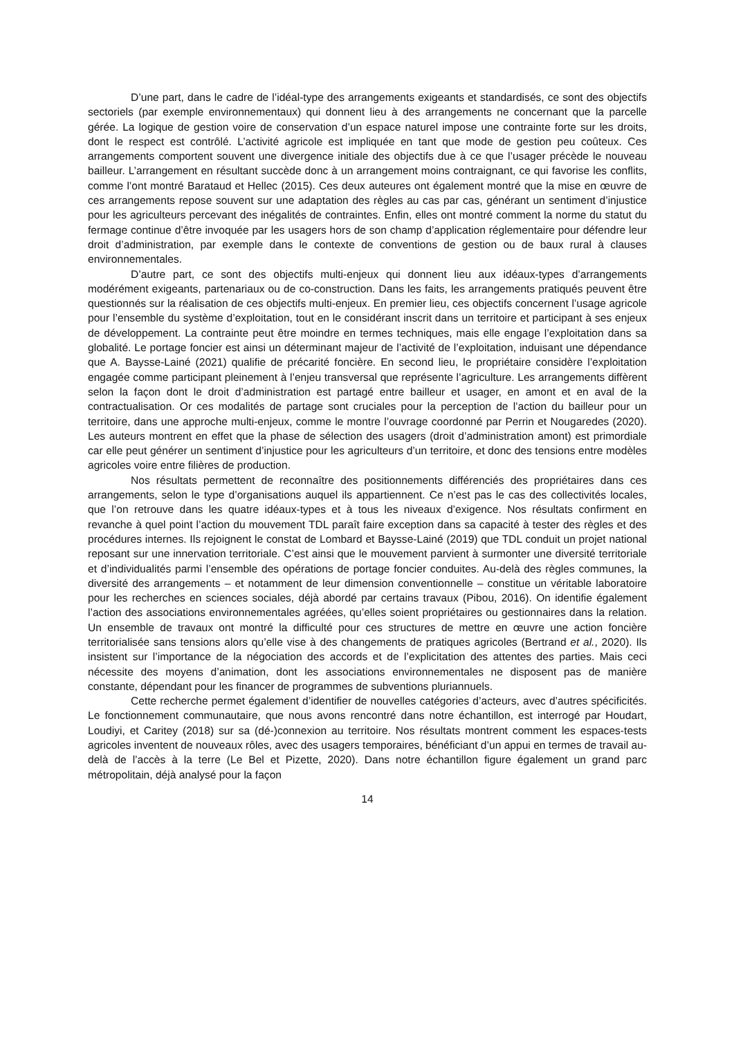D’une part, dans le cadre de l’idéal-type des arrangements exigeants et standardisés, ce sont des objectifs sectoriels (par exemple environnementaux) qui donnent lieu à des arrangements ne concernant que la parcelle gérée. La logique de gestion voire de conservation d’un espace naturel impose une contrainte forte sur les droits, dont le respect est contrôlé. L’activité agricole est impliquée en tant que mode de gestion peu coûteux. Ces arrangements comportent souvent une divergence initiale des objectifs due à ce que l’usager précède le nouveau bailleur. L’arrangement en résultant succède donc à un arrangement moins contraignant, ce qui favorise les conflits, comme l’ont montré Barataud et Hellec (2015). Ces deux auteures ont également montré que la mise en œuvre de ces arrangements repose souvent sur une adaptation des règles au cas par cas, générant un sentiment d’injustice pour les agriculteurs percevant des inégalités de contraintes. Enfin, elles ont montré comment la norme du statut du fermage continue d’être invoquée par les usagers hors de son champ d’application réglementaire pour défendre leur droit d’administration, par exemple dans le contexte de conventions de gestion ou de baux rural à clauses environnementales.
D’autre part, ce sont des objectifs multi-enjeux qui donnent lieu aux idéaux-types d’arrangements modérément exigeants, partenariaux ou de co-construction. Dans les faits, les arrangements pratiqués peuvent être questionnés sur la réalisation de ces objectifs multi-enjeux. En premier lieu, ces objectifs concernent l’usage agricole pour l’ensemble du système d’exploitation, tout en le considérant inscrit dans un territoire et participant à ses enjeux de développement. La contrainte peut être moindre en termes techniques, mais elle engage l’exploitation dans sa globalité. Le portage foncier est ainsi un déterminant majeur de l’activité de l’exploitation, induisant une dépendance que A. Baysse-Lainé (2021) qualifie de précarité foncière. En second lieu, le propriétaire considère l’exploitation engagée comme participant pleinement à l’enjeu transversal que représente l’agriculture. Les arrangements diffèrent selon la façon dont le droit d’administration est partagé entre bailleur et usager, en amont et en aval de la contractualisation. Or ces modalités de partage sont cruciales pour la perception de l’action du bailleur pour un territoire, dans une approche multi-enjeux, comme le montre l’ouvrage coordonné par Perrin et Nougaredes (2020). Les auteurs montrent en effet que la phase de sélection des usagers (droit d’administration amont) est primordiale car elle peut générer un sentiment d’injustice pour les agriculteurs d’un territoire, et donc des tensions entre modèles agricoles voire entre filières de production.
Nos résultats permettent de reconnaître des positionnements différenciés des propriétaires dans ces arrangements, selon le type d’organisations auquel ils appartiennent. Ce n’est pas le cas des collectivités locales, que l’on retrouve dans les quatre idéaux-types et à tous les niveaux d’exigence. Nos résultats confirment en revanche à quel point l’action du mouvement TDL paraît faire exception dans sa capacité à tester des règles et des procédures internes. Ils rejoignent le constat de Lombard et Baysse-Lainé (2019) que TDL conduit un projet national reposant sur une innervation territoriale. C’est ainsi que le mouvement parvient à surmonter une diversité territoriale et d’individualités parmi l’ensemble des opérations de portage foncier conduites. Au-delà des règles communes, la diversité des arrangements – et notamment de leur dimension conventionnelle – constitue un véritable laboratoire pour les recherches en sciences sociales, déjà abordé par certains travaux (Pibou, 2016). On identifie également l’action des associations environnementales agréées, qu’elles soient propriétaires ou gestionnaires dans la relation. Un ensemble de travaux ont montré la difficulté pour ces structures de mettre en œuvre une action foncière territorialisée sans tensions alors qu’elle vise à des changements de pratiques agricoles (Bertrand et al., 2020). Ils insistent sur l’importance de la négociation des accords et de l’explicitation des attentes des parties. Mais ceci nécessite des moyens d’animation, dont les associations environnementales ne disposent pas de manière constante, dépendant pour les financer de programmes de subventions pluriannuels.
Cette recherche permet également d’identifier de nouvelles catégories d’acteurs, avec d’autres spécificités. Le fonctionnement communautaire, que nous avons rencontré dans notre échantillon, est interrogé par Houdart, Loudiyi, et Caritey (2018) sur sa (dé-)connexion au territoire. Nos résultats montrent comment les espaces-tests agricoles inventent de nouveaux rôles, avec des usagers temporaires, bénéficiant d’un appui en termes de travail au-delà de l’accès à la terre (Le Bel et Pizette, 2020). Dans notre échantillon figure également un grand parc métropolitain, déjà analysé pour la façon
14